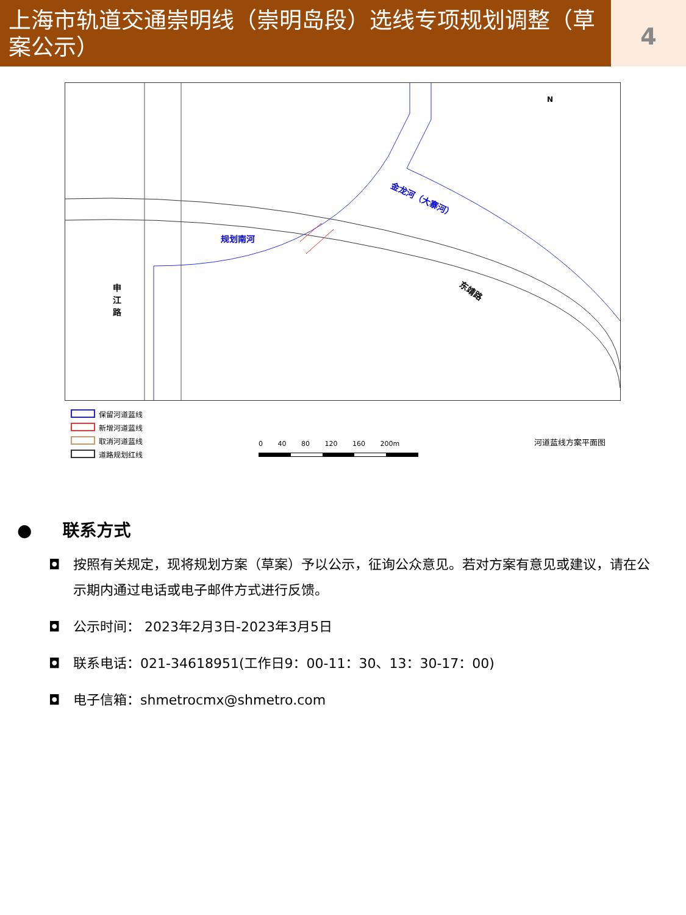上海市轨道交通崇明线（崇明岛段）选线专项规划调整（草案公示）
4
申江路
规划南河
金龙河（大寨河）
东靖路
N
保留河道蓝线
新增河道蓝线
取消河道蓝线
道路规划红线
0 40 80 120 160 200m
河道蓝线方案平面图
● 联系方式
◘ 按照有关规定，现将规划方案（草案）予以公示，征询公众意见。若对方案有意见或建议，请在公示期内通过电话或电子邮件方式进行反馈。
◘ 公示时间： 2023年2月3日-2023年3月5日
◘ 联系电话：021-34618951(工作日9：00-11：30、13：30-17：00)
◘ 电子信箱：shmetrocmx@shmetro.com